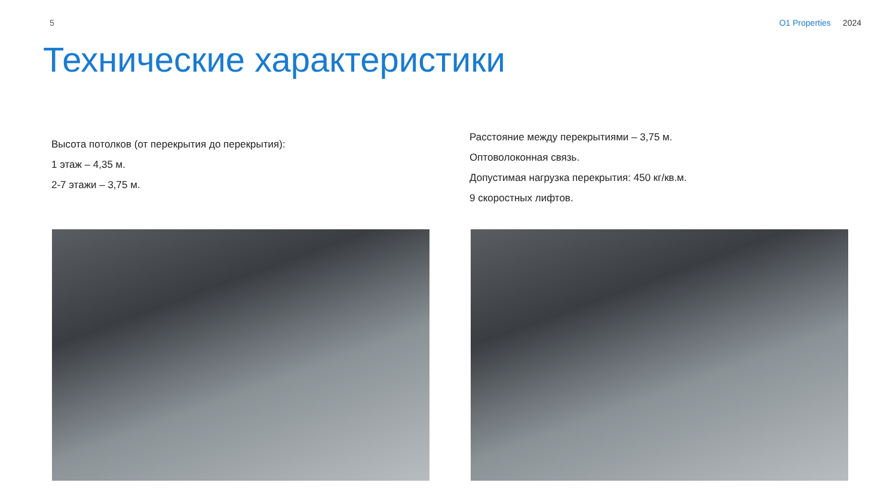5 O1 Properties 2024
Технические характеристики
Высота потолков (от перекрытия до перекрытия):
1 этаж – 4,35 м.
2-7 этажи – 3,75 м.
Расстояние между перекрытиями – 3,75 м.
Оптоволоконная связь.
Допустимая нагрузка перекрытия: 450 кг/кв.м.
9 скоростных лифтов.